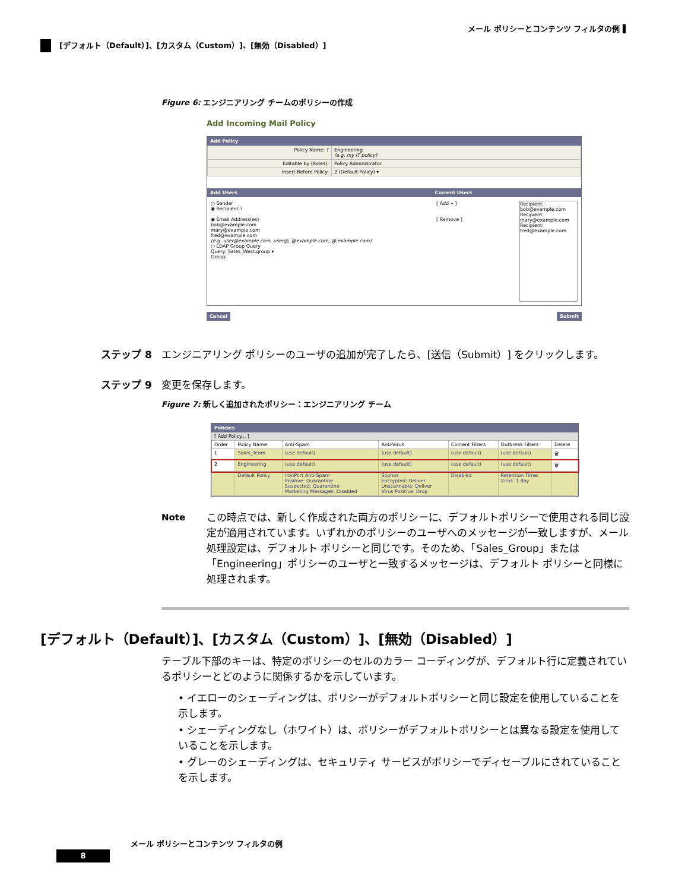メール ポリシーとコンテンツ フィルタの例 ▌
[デフォルト（Default）]、[カスタム（Custom）]、[無効（Disabled）]
Figure 6: エンジニアリング チームのポリシーの作成
Add Incoming Mail Policy
Add Policy
| Policy Name: ? | Engineering (e.g. my IT policy) |
| Editable by (Roles): | Policy Administrator |
| Insert Before Policy: | 2 (Default Policy) ▾ |
Add Users Current Users
○ Sender
◉ Recipient ?
◉ Email Address(es)
bob@example.com
mary@example.com
fred@example.com
(e.g. user@example.com, user@, @example.com, @.example.com)
○ LDAP Group Query
Query: Sales_West.group ▾
Group:
[ Add » ]
[ Remove ]
Recipient: bob@example.com
Recipient: mary@example.com
Recipient: fred@example.com
Cancel Submit
ステップ 8 エンジニアリング ポリシーのユーザの追加が完了したら、[送信（Submit）] をクリックします。
ステップ 9 変更を保存します。
Figure 7: 新しく追加されたポリシー：エンジニアリング チーム
Policies
[ Add Policy... ]
| Order | Policy Name | Anti-Spam | Anti-Virus | Content Filters | Outbreak Filters | Delete |
| --- | --- | --- | --- | --- | --- | --- |
| 1 | Sales_Team | (use default) | (use default) | (use default) | (use default) | 🗑 |
| 2 | Engineering | (use default) | (use default) | (use default) | (use default) | 🗑 |
| | Default Policy | IronPort Anti-Spam Positive: Quarantine Suspected: Quarantine Marketing Messages: Disabled | Sophos Encrypted: Deliver Unscannable: Deliver Virus Positive: Drop | Disabled | Retention Time: Virus: 1 day | |
Note この時点では、新しく作成された両方のポリシーに、デフォルトポリシーで使用される同じ設定が適用されています。いずれかのポリシーのユーザへのメッセージが一致しますが、メール処理設定は、デフォルト ポリシーと同じです。そのため、「Sales_Group」または「Engineering」ポリシーのユーザと一致するメッセージは、デフォルト ポリシーと同様に処理されます。
[デフォルト（Default）]、[カスタム（Custom）]、[無効（Disabled）]
テーブル下部のキーは、特定のポリシーのセルのカラー コーディングが、デフォルト行に定義されているポリシーとどのように関係するかを示しています。
• イエローのシェーディングは、ポリシーがデフォルトポリシーと同じ設定を使用していることを示します。
• シェーディングなし（ホワイト）は、ポリシーがデフォルトポリシーとは異なる設定を使用していることを示します。
• グレーのシェーディングは、セキュリティ サービスがポリシーでディセーブルにされていることを示します。
メール ポリシーとコンテンツ フィルタの例
8